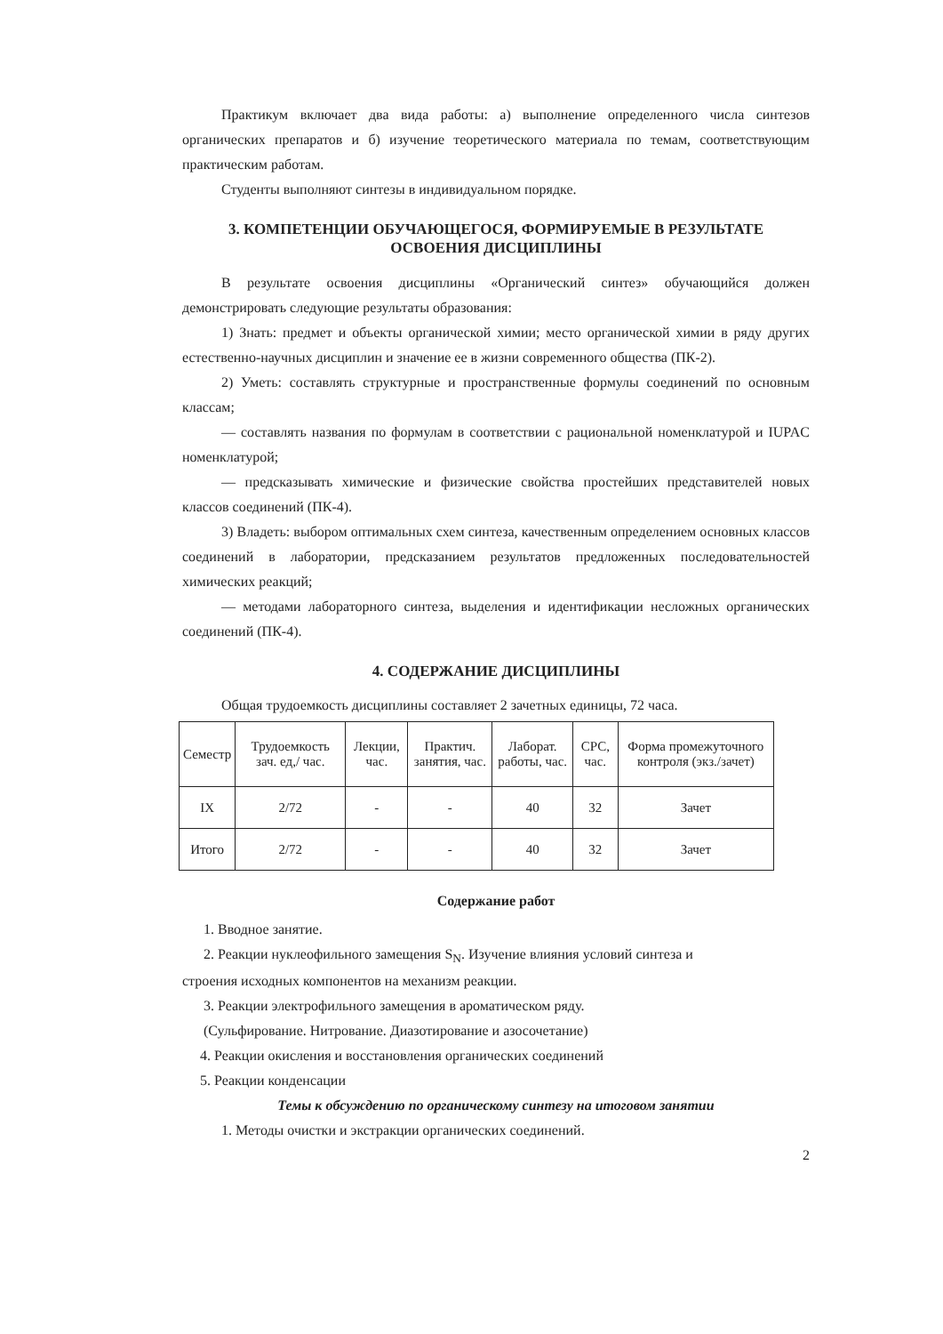Практикум включает два вида работы: а) выполнение определенного числа синтезов органических препаратов и б) изучение теоретического материала по темам, соответствующим практическим работам.
Студенты выполняют синтезы в индивидуальном порядке.
3. КОМПЕТЕНЦИИ ОБУЧАЮЩЕГОСЯ, ФОРМИРУЕМЫЕ В РЕЗУЛЬТАТЕ
ОСВОЕНИЯ ДИСЦИПЛИНЫ
В результате освоения дисциплины «Органический синтез» обучающийся должен демонстрировать следующие результаты образования:
1) Знать: предмет и объекты органической химии; место органической химии в ряду других естественно-научных дисциплин и значение ее в жизни современного общества (ПК-2).
2) Уметь: составлять структурные и пространственные формулы соединений по основным классам;
— составлять названия по формулам в соответствии с рациональной номенклатурой и IUPAC номенклатурой;
— предсказывать химические и физические свойства простейших представителей новых классов соединений (ПК-4).
3) Владеть: выбором оптимальных схем синтеза, качественным определением основных классов соединений в лаборатории, предсказанием результатов предложенных последовательностей химических реакций;
— методами лабораторного синтеза, выделения и идентификации несложных органических соединений (ПК-4).
4. СОДЕРЖАНИЕ ДИСЦИПЛИНЫ
Общая трудоемкость дисциплины составляет 2 зачетных единицы, 72 часа.
| Семестр | Трудоемкость зач. ед,/ час. | Лекции, час. | Практич. занятия, час. | Лаборат. работы, час. | СРС, час. | Форма промежуточного контроля (экз./зачет) |
| --- | --- | --- | --- | --- | --- | --- |
| IX | 2/72 | - | - | 40 | 32 | Зачет |
| Итого | 2/72 | - | - | 40 | 32 | Зачет |
Содержание работ
1. Вводное занятие.
2. Реакции нуклеофильного замещения S<sub>N</sub>. Изучение влияния условий синтеза и
строения исходных компонентов на механизм реакции.
3. Реакции электрофильного замещения в ароматическом ряду.
(Сульфирование. Нитрование. Диазотирование и азосочетание)
4. Реакции окисления и восстановления органических соединений
5. Реакции конденсации
Темы к обсуждению по органическому синтезу на итоговом занятии
1. Методы очистки и экстракции органических соединений.
2